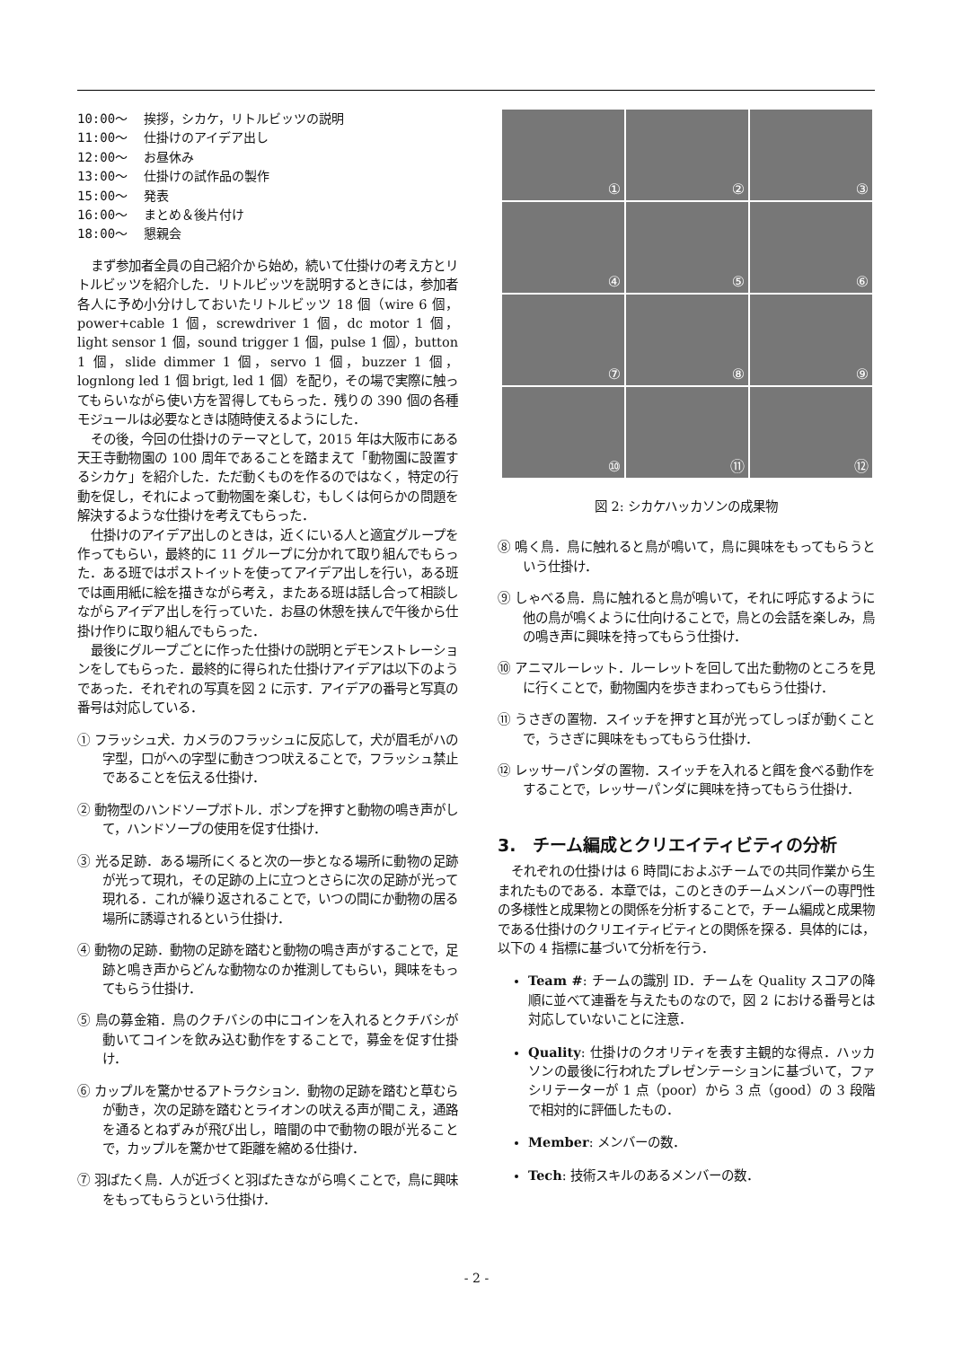10:00〜 挨拶，シカケ，リトルビッツの説明
11:00〜 仕掛けのアイデア出し
12:00〜 お昼休み
13:00〜 仕掛けの試作品の製作
15:00〜 発表
16:00〜 まとめ＆後片付け
18:00〜 懇親会
まず参加者全員の自己紹介から始め，続いて仕掛けの考え方とリトルビッツを紹介した．リトルビッツを説明するときには，参加者各人に予め小分けしておいたリトルビッツ 18 個（wire 6 個，power+cable 1 個，screwdriver 1 個，dc motor 1 個，light sensor 1 個，sound trigger 1 個，pulse 1 個），button 1 個，slide dimmer 1 個，servo 1 個，buzzer 1 個，lognlong led 1 個 brigt, led 1 個）を配り，その場で実際に触ってもらいながら使い方を習得してもらった．残りの 390 個の各種モジュールは必要なときは随時使えるようにした．
その後，今回の仕掛けのテーマとして，2015 年は大阪市にある天王寺動物園の 100 周年であることを踏まえて「動物園に設置するシカケ」を紹介した．ただ動くものを作るのではなく，特定の行動を促し，それによって動物園を楽しむ，もしくは何らかの問題を解決するような仕掛けを考えてもらった．
仕掛けのアイデア出しのときは，近くにいる人と適宜グループを作ってもらい，最終的に 11 グループに分かれて取り組んでもらった．ある班ではポストイットを使ってアイデア出しを行い，ある班では画用紙に絵を描きながら考え，またある班は話し合って相談しながらアイデア出しを行っていた．お昼の休憩を挟んで午後から仕掛け作りに取り組んでもらった．
最後にグループごとに作った仕掛けの説明とデモンストレーションをしてもらった．最終的に得られた仕掛けアイデアは以下のようであった．それぞれの写真を図 2 に示す．アイデアの番号と写真の番号は対応している．
① フラッシュ犬．カメラのフラッシュに反応して，犬が眉毛がハの字型，口がへの字型に動きつつ吠えることで，フラッシュ禁止であることを伝える仕掛け．
② 動物型のハンドソープボトル．ポンプを押すと動物の鳴き声がして，ハンドソープの使用を促す仕掛け．
③ 光る足跡．ある場所にくると次の一歩となる場所に動物の足跡が光って現れ，その足跡の上に立つとさらに次の足跡が光って現れる．これが繰り返されることで，いつの間にか動物の居る場所に誘導されるという仕掛け．
④ 動物の足跡．動物の足跡を踏むと動物の鳴き声がすることで，足跡と鳴き声からどんな動物なのか推測してもらい，興味をもってもらう仕掛け．
⑤ 鳥の募金箱．鳥のクチバシの中にコインを入れるとクチバシが動いてコインを飲み込む動作をすることで，募金を促す仕掛け．
⑥ カップルを驚かせるアトラクション．動物の足跡を踏むと草むらが動き，次の足跡を踏むとライオンの吠える声が聞こえ，通路を通るとねずみが飛び出し，暗闇の中で動物の眼が光ることで，カップルを驚かせて距離を縮める仕掛け．
⑦ 羽ばたく鳥．人が近づくと羽ばたきながら鳴くことで，鳥に興味をもってもらうという仕掛け．
①
②
③
④
⑤
⑥
⑦
⑧
⑨
⑩
⑪
⑫
図 2: シカケハッカソンの成果物
⑧ 鳴く鳥．鳥に触れると鳥が鳴いて，鳥に興味をもってもらうという仕掛け．
⑨ しゃべる鳥．鳥に触れると鳥が鳴いて，それに呼応するように他の鳥が鳴くように仕向けることで，鳥との会話を楽しみ，鳥の鳴き声に興味を持ってもらう仕掛け．
⑩ アニマルーレット．ルーレットを回して出た動物のところを見に行くことで，動物園内を歩きまわってもらう仕掛け．
⑪ うさぎの置物．スイッチを押すと耳が光ってしっぽが動くことで，うさぎに興味をもってもらう仕掛け．
⑫ レッサーパンダの置物．スイッチを入れると餌を食べる動作をすることで，レッサーパンダに興味を持ってもらう仕掛け．
3.　チーム編成とクリエイティビティの分析
それぞれの仕掛けは 6 時間におよぶチームでの共同作業から生まれたものである．本章では，このときのチームメンバーの専門性の多様性と成果物との関係を分析することで，チーム編成と成果物である仕掛けのクリエイティビティとの関係を探る．具体的には，以下の 4 指標に基づいて分析を行う．
Team #: チームの識別 ID．チームを Quality スコアの降順に並べて連番を与えたものなので，図 2 における番号とは対応していないことに注意．
Quality: 仕掛けのクオリティを表す主観的な得点．ハッカソンの最後に行われたプレゼンテーションに基づいて，ファシリテーターが 1 点（poor）から 3 点（good）の 3 段階で相対的に評価したもの．
Member: メンバーの数．
Tech: 技術スキルのあるメンバーの数．
- 2 -